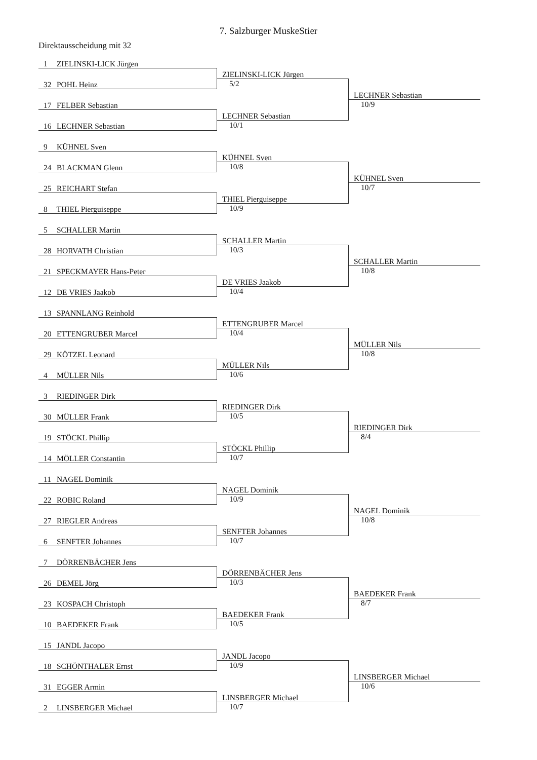7. Salzburger MuskeStier
Direktausscheidung mit 32
| 1 ZIELINSKI-LICK Jürgen | | |
| | ZIELINSKI-LICK Jürgen | |
| 32 POHL Heinz | 5/2 | |
| | | LECHNER Sebastian |
| 17 FELBER Sebastian | | 10/9 |
| | LECHNER Sebastian | |
| 16 LECHNER Sebastian | 10/1 | |
| 9 KÜHNEL Sven | | |
| | KÜHNEL Sven | |
| 24 BLACKMAN Glenn | 10/8 | |
| | | KÜHNEL Sven |
| 25 REICHART Stefan | | 10/7 |
| | THIEL Pierguiseppe | |
| 8 THIEL Pierguiseppe | 10/9 | |
| 5 SCHALLER Martin | | |
| | SCHALLER Martin | |
| 28 HORVATH Christian | 10/3 | |
| | | SCHALLER Martin |
| 21 SPECKMAYER Hans-Peter | | 10/8 |
| | DE VRIES Jaakob | |
| 12 DE VRIES Jaakob | 10/4 | |
| 13 SPANNLANG Reinhold | | |
| | ETTENGRUBER Marcel | |
| 20 ETTENGRUBER Marcel | 10/4 | |
| | | MÜLLER Nils |
| 29 KÖTZEL Leonard | | 10/8 |
| | MÜLLER Nils | |
| 4 MÜLLER Nils | 10/6 | |
| 3 RIEDINGER Dirk | | |
| | RIEDINGER Dirk | |
| 30 MÜLLER Frank | 10/5 | |
| | | RIEDINGER Dirk |
| 19 STÖCKL Phillip | | 8/4 |
| | STÖCKL Phillip | |
| 14 MÖLLER Constantin | 10/7 | |
| 11 NAGEL Dominik | | |
| | NAGEL Dominik | |
| 22 ROBIC Roland | 10/9 | |
| | | NAGEL Dominik |
| 27 RIEGLER Andreas | | 10/8 |
| | SENFTER Johannes | |
| 6 SENFTER Johannes | 10/7 | |
| 7 DÖRRENBÄCHER Jens | | |
| | DÖRRENBÄCHER Jens | |
| 26 DEMEL Jörg | 10/3 | |
| | | BAEDEKER Frank |
| 23 KOSPACH Christoph | | 8/7 |
| | BAEDEKER Frank | |
| 10 BAEDEKER Frank | 10/5 | |
| 15 JANDL Jacopo | | |
| | JANDL Jacopo | |
| 18 SCHÖNTHALER Ernst | 10/9 | |
| | | LINSBERGER Michael |
| 31 EGGER Armin | | 10/6 |
| | LINSBERGER Michael | |
| 2 LINSBERGER Michael | 10/7 | |